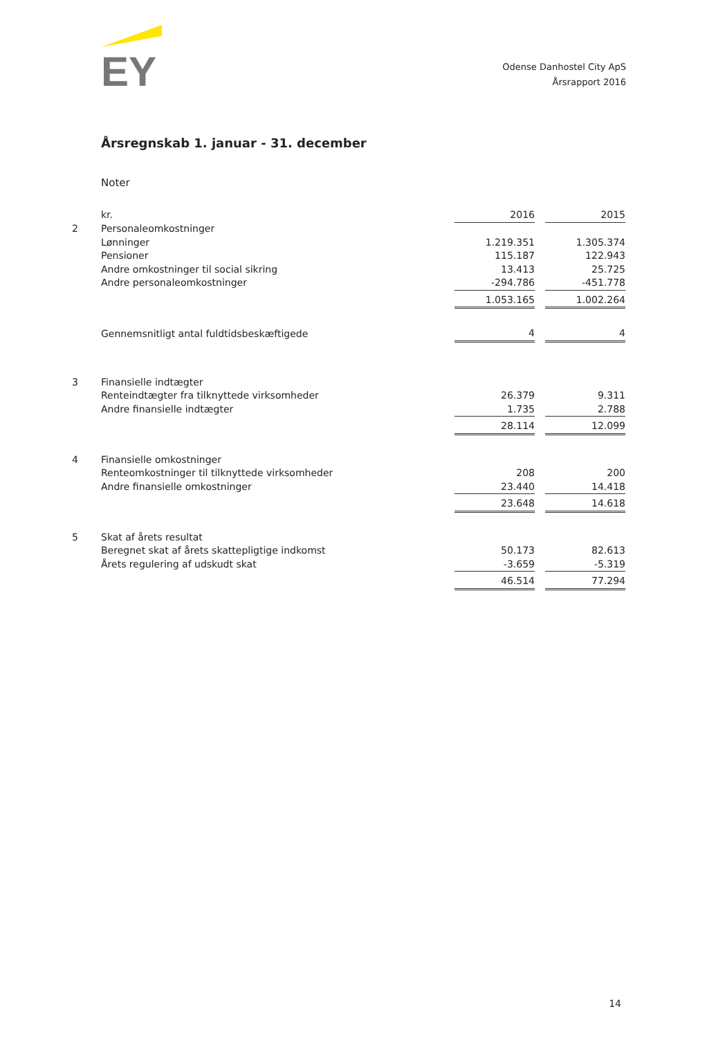EY
Odense Danhostel City ApS
Årsrapport 2016
Årsregnskab 1. januar - 31. december
Noter
| | kr. | 2016 | | 2015 |
| 2 | Personaleomkostninger | | | |
| | Lønninger | 1.219.351 | | 1.305.374 |
| | Pensioner | 115.187 | | 122.943 |
| | Andre omkostninger til social sikring | 13.413 | | 25.725 |
| | Andre personaleomkostninger | -294.786 | | -451.778 |
| | | 1.053.165 | | 1.002.264 |
| | Gennemsnitligt antal fuldtidsbeskæftigede | 4 | | 4 |
| 3 | Finansielle indtægter | | | |
| | Renteindtægter fra tilknyttede virksomheder | 26.379 | | 9.311 |
| | Andre finansielle indtægter | 1.735 | | 2.788 |
| | | 28.114 | | 12.099 |
| 4 | Finansielle omkostninger | | | |
| | Renteomkostninger til tilknyttede virksomheder | 208 | | 200 |
| | Andre finansielle omkostninger | 23.440 | | 14.418 |
| | | 23.648 | | 14.618 |
| 5 | Skat af årets resultat | | | |
| | Beregnet skat af årets skattepligtige indkomst | 50.173 | | 82.613 |
| | Årets regulering af udskudt skat | -3.659 | | -5.319 |
| | | 46.514 | | 77.294 |
14